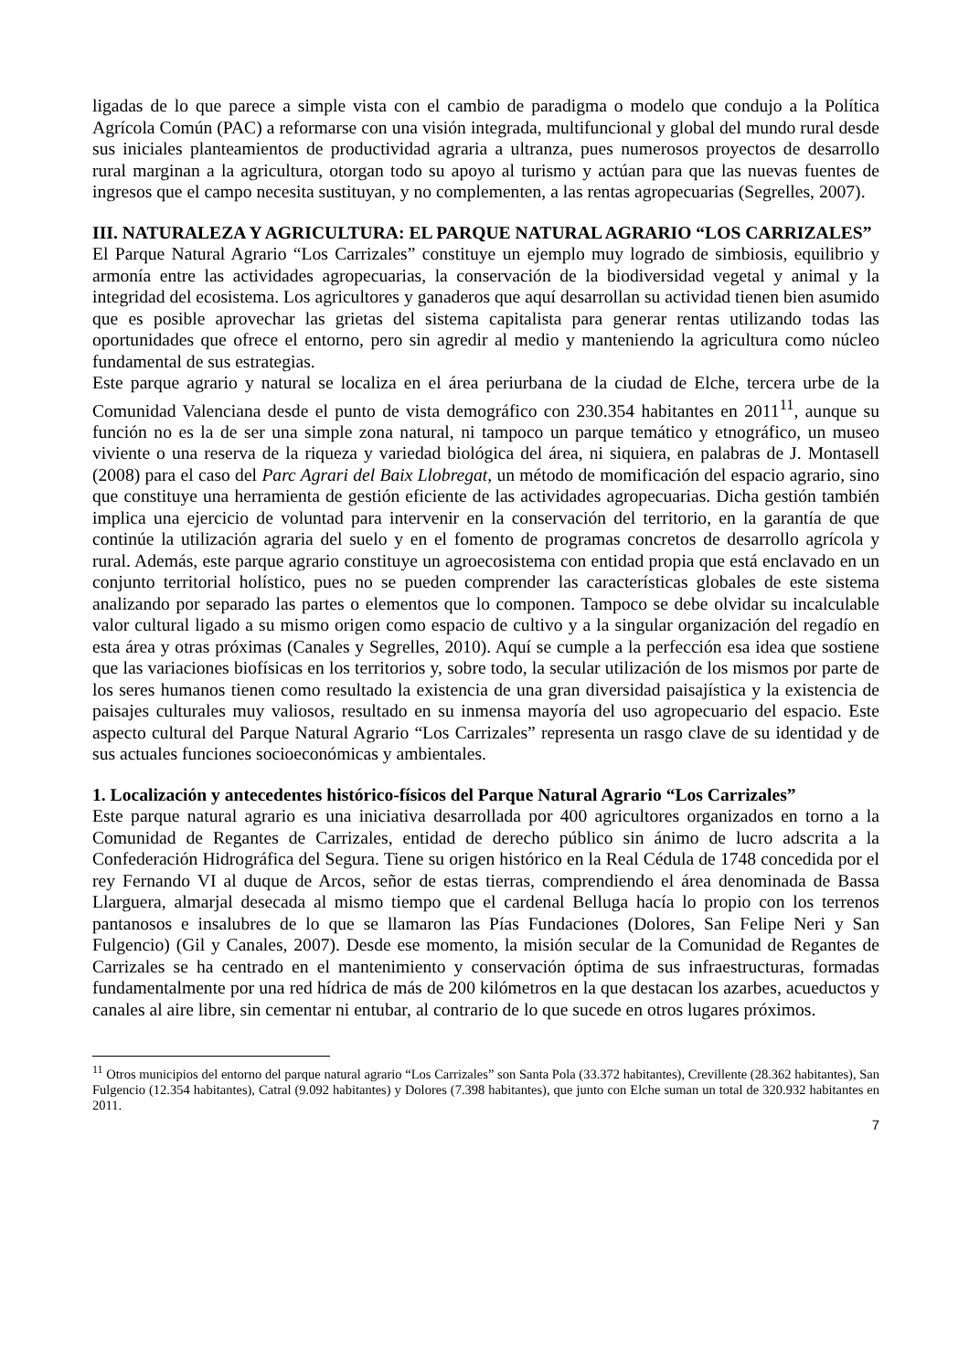ligadas de lo que parece a simple vista con el cambio de paradigma o modelo que condujo a la Política Agrícola Común (PAC) a reformarse con una visión integrada, multifuncional y global del mundo rural desde sus iniciales planteamientos de productividad agraria a ultranza, pues numerosos proyectos de desarrollo rural marginan a la agricultura, otorgan todo su apoyo al turismo y actúan para que las nuevas fuentes de ingresos que el campo necesita sustituyan, y no complementen, a las rentas agropecuarias (Segrelles, 2007).
III. NATURALEZA Y AGRICULTURA: EL PARQUE NATURAL AGRARIO “LOS CARRIZALES”
El Parque Natural Agrario “Los Carrizales” constituye un ejemplo muy logrado de simbiosis, equilibrio y armonía entre las actividades agropecuarias, la conservación de la biodiversidad vegetal y animal y la integridad del ecosistema. Los agricultores y ganaderos que aquí desarrollan su actividad tienen bien asumido que es posible aprovechar las grietas del sistema capitalista para generar rentas utilizando todas las oportunidades que ofrece el entorno, pero sin agredir al medio y manteniendo la agricultura como núcleo fundamental de sus estrategias.
Este parque agrario y natural se localiza en el área periurbana de la ciudad de Elche, tercera urbe de la Comunidad Valenciana desde el punto de vista demográfico con 230.354 habitantes en 2011<sup>11</sup>, aunque su función no es la de ser una simple zona natural, ni tampoco un parque temático y etnográfico, un museo viviente o una reserva de la riqueza y variedad biológica del área, ni siquiera, en palabras de J. Montasell (2008) para el caso del Parc Agrari del Baix Llobregat, un método de momificación del espacio agrario, sino que constituye una herramienta de gestión eficiente de las actividades agropecuarias. Dicha gestión también implica una ejercicio de voluntad para intervenir en la conservación del territorio, en la garantía de que continúe la utilización agraria del suelo y en el fomento de programas concretos de desarrollo agrícola y rural. Además, este parque agrario constituye un agroecosistema con entidad propia que está enclavado en un conjunto territorial holístico, pues no se pueden comprender las características globales de este sistema analizando por separado las partes o elementos que lo componen. Tampoco se debe olvidar su incalculable valor cultural ligado a su mismo origen como espacio de cultivo y a la singular organización del regadío en esta área y otras próximas (Canales y Segrelles, 2010). Aquí se cumple a la perfección esa idea que sostiene que las variaciones biofísicas en los territorios y, sobre todo, la secular utilización de los mismos por parte de los seres humanos tienen como resultado la existencia de una gran diversidad paisajística y la existencia de paisajes culturales muy valiosos, resultado en su inmensa mayoría del uso agropecuario del espacio. Este aspecto cultural del Parque Natural Agrario “Los Carrizales” representa un rasgo clave de su identidad y de sus actuales funciones socioeconómicas y ambientales.
1. Localización y antecedentes histórico-físicos del Parque Natural Agrario “Los Carrizales”
Este parque natural agrario es una iniciativa desarrollada por 400 agricultores organizados en torno a la Comunidad de Regantes de Carrizales, entidad de derecho público sin ánimo de lucro adscrita a la Confederación Hidrográfica del Segura. Tiene su origen histórico en la Real Cédula de 1748 concedida por el rey Fernando VI al duque de Arcos, señor de estas tierras, comprendiendo el área denominada de Bassa Llarguera, almarjal desecada al mismo tiempo que el cardenal Belluga hacía lo propio con los terrenos pantanosos e insalubres de lo que se llamaron las Pías Fundaciones (Dolores, San Felipe Neri y San Fulgencio) (Gil y Canales, 2007). Desde ese momento, la misión secular de la Comunidad de Regantes de Carrizales se ha centrado en el mantenimiento y conservación óptima de sus infraestructuras, formadas fundamentalmente por una red hídrica de más de 200 kilómetros en la que destacan los azarbes, acueductos y canales al aire libre, sin cementar ni entubar, al contrario de lo que sucede en otros lugares próximos.
<sup>11</sup> Otros municipios del entorno del parque natural agrario “Los Carrizales” son Santa Pola (33.372 habitantes), Crevillente (28.362 habitantes), San Fulgencio (12.354 habitantes), Catral (9.092 habitantes) y Dolores (7.398 habitantes), que junto con Elche suman un total de 320.932 habitantes en 2011.
7